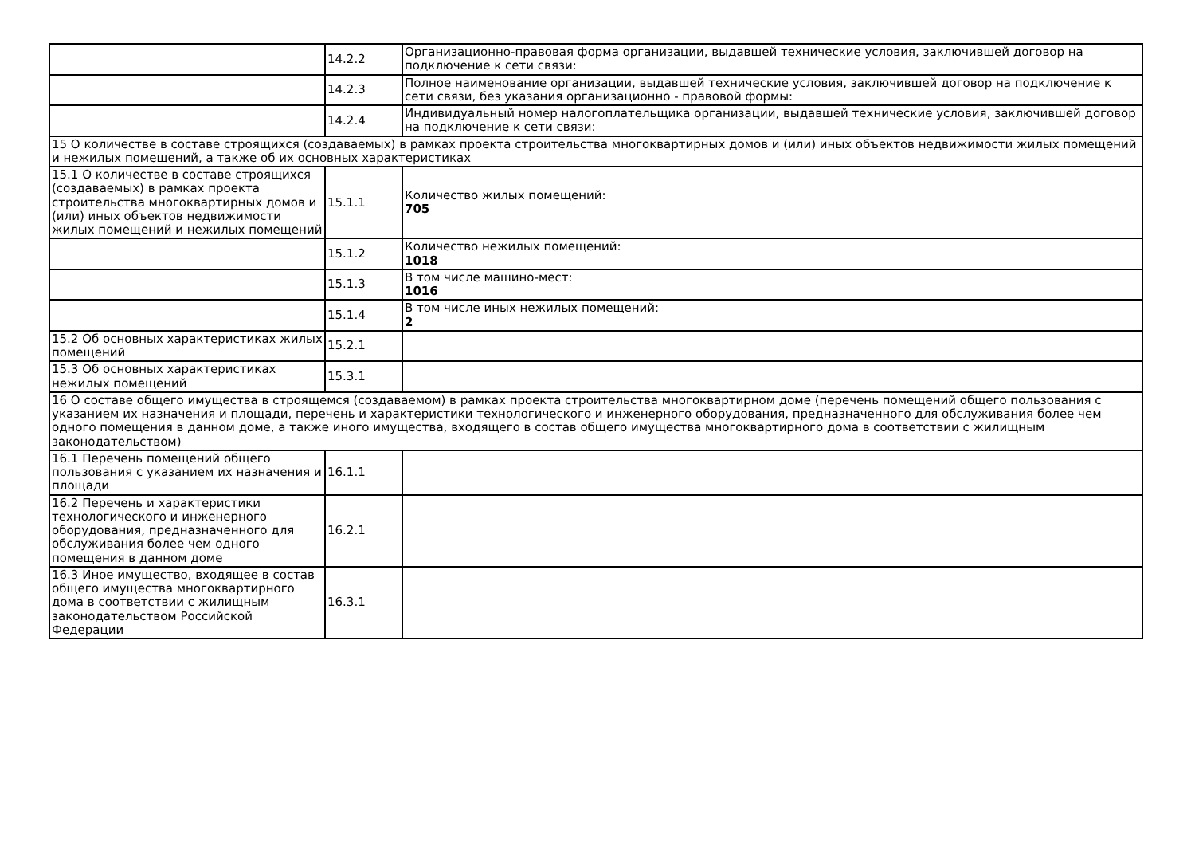| | 14.2.2 | Организационно-правовая форма организации, выдавшей технические условия, заключившей договор на подключение к сети связи: |
| | 14.2.3 | Полное наименование организации, выдавшей технические условия, заключившей договор на подключение к сети связи, без указания организационно - правовой формы: |
| | 14.2.4 | Индивидуальный номер налогоплательщика организации, выдавшей технические условия, заключившей договор на подключение к сети связи: |
| 15 О количестве в составе строящихся (создаваемых) в рамках проекта строительства многоквартирных домов и (или) иных объектов недвижимости жилых помещений и нежилых помещений, а также об их основных характеристиках | | |
| 15.1 О количестве в составе строящихся (создаваемых) в рамках проекта строительства многоквартирных домов и (или) иных объектов недвижимости жилых помещений и нежилых помещений | 15.1.1 | Количество жилых помещений: 705 |
| | 15.1.2 | Количество нежилых помещений: 1018 |
| | 15.1.3 | В том числе машино-мест: 1016 |
| | 15.1.4 | В том числе иных нежилых помещений: 2 |
| 15.2 Об основных характеристиках жилых помещений | 15.2.1 | |
| 15.3 Об основных характеристиках нежилых помещений | 15.3.1 | |
| 16 О составе общего имущества в строящемся (создаваемом) в рамках проекта строительства многоквартирном доме (перечень помещений общего пользования с указанием их назначения и площади, перечень и характеристики технологического и инженерного оборудования, предназначенного для обслуживания более чем одного помещения в данном доме, а также иного имущества, входящего в состав общего имущества многоквартирного дома в соответствии с жилищным законодательством) | | |
| 16.1 Перечень помещений общего пользования с указанием их назначения и площади | 16.1.1 | |
| 16.2 Перечень и характеристики технологического и инженерного оборудования, предназначенного для обслуживания более чем одного помещения в данном доме | 16.2.1 | |
| 16.3 Иное имущество, входящее в состав общего имущества многоквартирного дома в соответствии с жилищным законодательством Российской Федерации | 16.3.1 | |